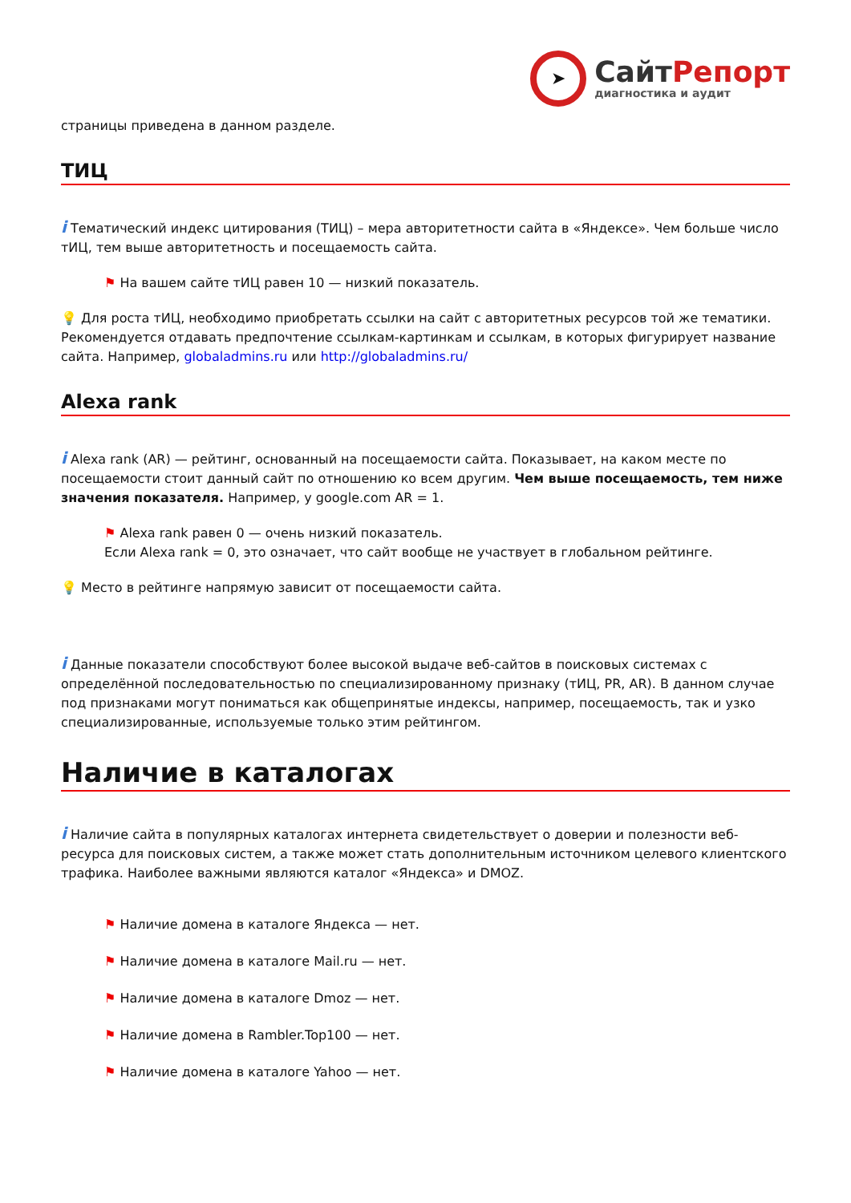➤
СайтРепорт
диагностика и аудит
страницы приведена в данном разделе.
ТИЦ
i Тематический индекс цитирования (ТИЦ) – мера авторитетности сайта в «Яндексе». Чем больше число тИЦ, тем выше авторитетность и посещаемость сайта.
⚑ На вашем сайте тИЦ равен 10 — низкий показатель.
💡 Для роста тИЦ, необходимо приобретать ссылки на сайт с авторитетных ресурсов той же тематики. Рекомендуется отдавать предпочтение ссылкам-картинкам и ссылкам, в которых фигурирует название сайта. Например, globaladmins.ru или http://globaladmins.ru/
Alexa rank
i Alexa rank (AR) — рейтинг, основанный на посещаемости сайта. Показывает, на каком месте по посещаемости стоит данный сайт по отношению ко всем другим. Чем выше посещаемость, тем ниже значения показателя. Например, у google.com AR = 1.
⚑ Alexa rank равен 0 — очень низкий показатель.
Если Alexa rank = 0, это означает, что сайт вообще не участвует в глобальном рейтинге.
💡 Место в рейтинге напрямую зависит от посещаемости сайта.
i Данные показатели способствуют более высокой выдаче веб-сайтов в поисковых системах с определённой последовательностью по специализированному признаку (тИЦ, PR, AR). В данном случае под признаками могут пониматься как общепринятые индексы, например, посещаемость, так и узко специализированные, используемые только этим рейтингом.
Наличие в каталогах
i Наличие сайта в популярных каталогах интернета свидетельствует о доверии и полезности веб-ресурса для поисковых систем, а также может стать дополнительным источником целевого клиентского трафика. Наиболее важными являются каталог «Яндекса» и DMOZ.
⚑ Наличие домена в каталоге Яндекса — нет.
⚑ Наличие домена в каталоге Mail.ru — нет.
⚑ Наличие домена в каталоге Dmoz — нет.
⚑ Наличие домена в Rambler.Top100 — нет.
⚑ Наличие домена в каталоге Yahoo — нет.